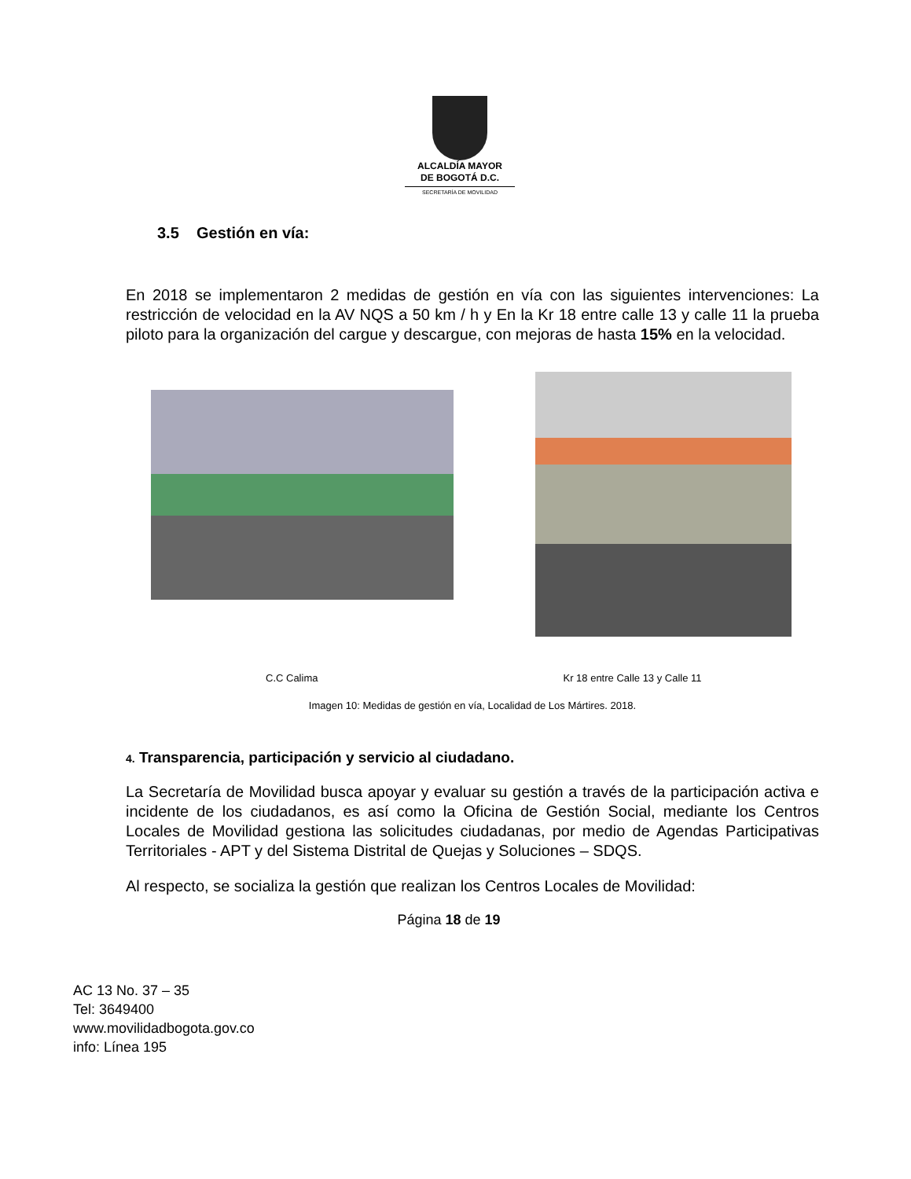ALCALDÍA MAYOR
DE BOGOTÁ D.C.
SECRETARÍA DE MOVILIDAD
3.5 Gestión en vía:
En 2018 se implementaron 2 medidas de gestión en vía con las siguientes intervenciones: La restricción de velocidad en la AV NQS a 50 km / h y En la Kr 18 entre calle 13 y calle 11 la prueba piloto para la organización del cargue y descargue, con mejoras de hasta 15% en la velocidad.
C.C Calima Kr 18 entre Calle 13 y Calle 11
Imagen 10: Medidas de gestión en vía, Localidad de Los Mártires. 2018.
4. Transparencia, participación y servicio al ciudadano.
La Secretaría de Movilidad busca apoyar y evaluar su gestión a través de la participación activa e incidente de los ciudadanos, es así como la Oficina de Gestión Social, mediante los Centros Locales de Movilidad gestiona las solicitudes ciudadanas, por medio de Agendas Participativas Territoriales - APT y del Sistema Distrital de Quejas y Soluciones – SDQS.
Al respecto, se socializa la gestión que realizan los Centros Locales de Movilidad:
Página 18 de 19
AC 13 No. 37 – 35
Tel: 3649400
www.movilidadbogota.gov.co
info: Línea 195